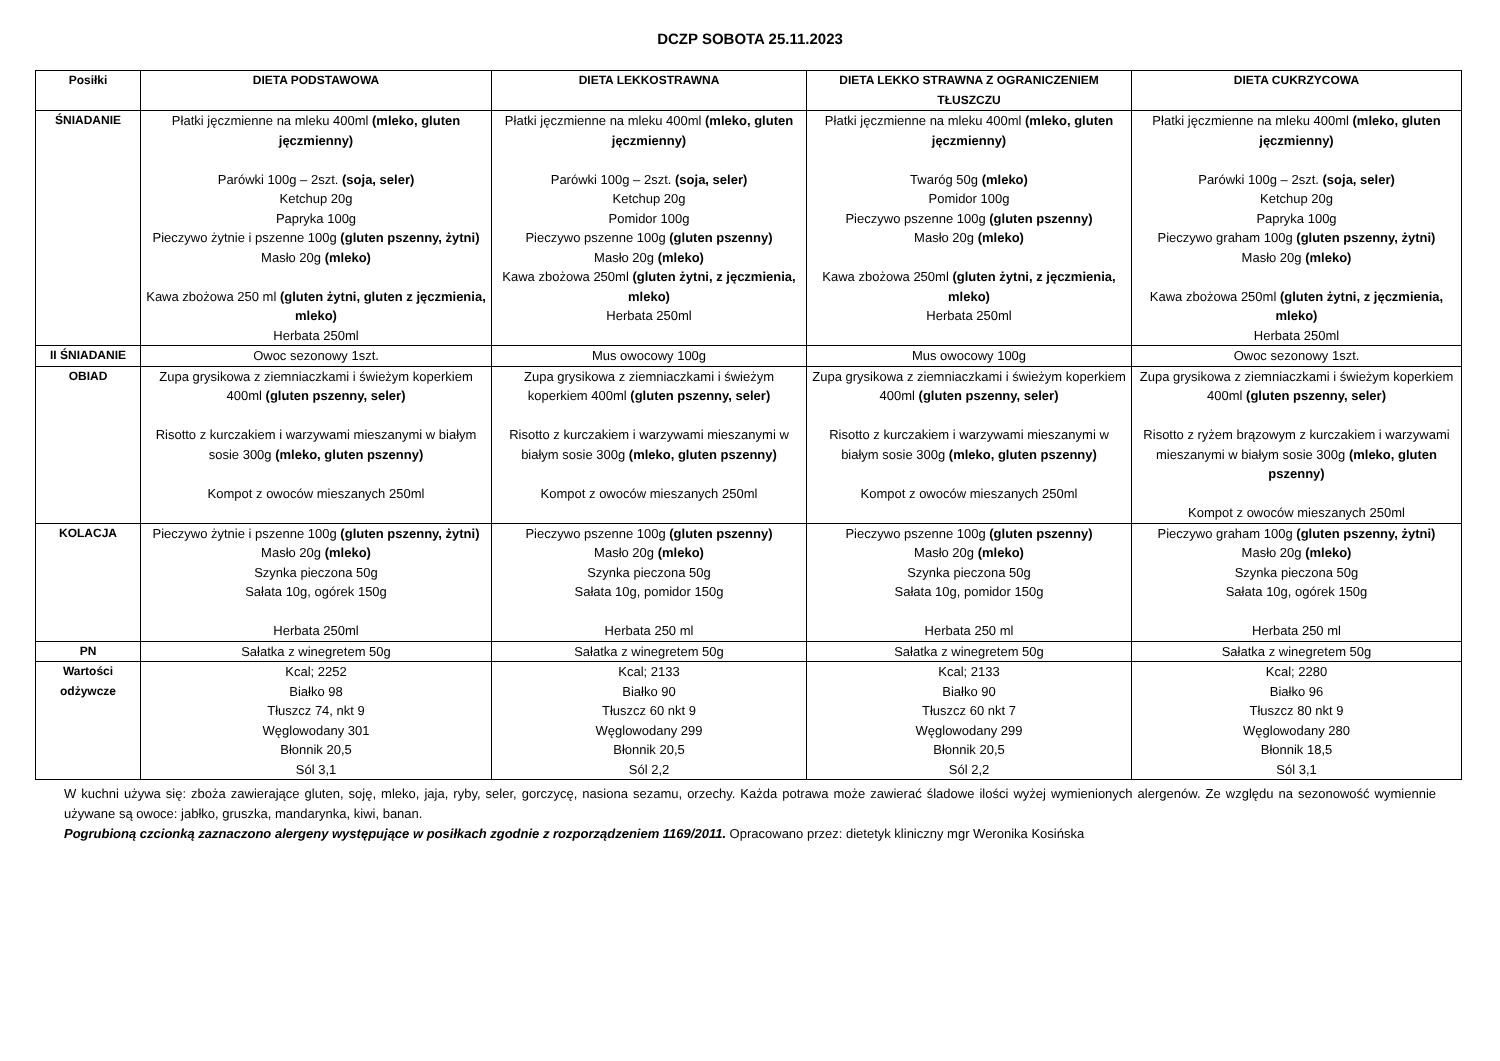DCZP SOBOTA 25.11.2023
| Posiłki | DIETA PODSTAWOWA | DIETA LEKKOSTRAWNA | DIETA LEKKO STRAWNA Z OGRANICZENIEM TŁUSZCZU | DIETA CUKRZYCOWA |
| --- | --- | --- | --- | --- |
| ŚNIADANIE | Płatki jęczmienne na mleku 400ml (mleko, gluten jęczmienny) Parówki 100g – 2szt. (soja, seler) Ketchup 20g Papryka 100g Pieczywo żytnie i pszenne 100g (gluten pszenny, żytni) Masło 20g (mleko) Kawa zbożowa 250 ml (gluten żytni, gluten z jęczmienia, mleko) Herbata 250ml | Płatki jęczmienne na mleku 400ml (mleko, gluten jęczmienny) Parówki 100g – 2szt. (soja, seler) Ketchup 20g Pomidor 100g Pieczywo pszenne 100g (gluten pszenny) Masło 20g (mleko) Kawa zbożowa 250ml (gluten żytni, z jęczmienia, mleko) Herbata 250ml | Płatki jęczmienne na mleku 400ml (mleko, gluten jęczmienny) Twaróg 50g (mleko) Pomidor 100g Pieczywo pszenne 100g (gluten pszenny) Masło 20g (mleko) Kawa zbożowa 250ml (gluten żytni, z jęczmienia, mleko) Herbata 250ml | Płatki jęczmienne na mleku 400ml (mleko, gluten jęczmienny) Parówki 100g – 2szt. (soja, seler) Ketchup 20g Papryka 100g Pieczywo graham 100g (gluten pszenny, żytni) Masło 20g (mleko) Kawa zbożowa 250ml (gluten żytni, z jęczmienia, mleko) Herbata 250ml |
| II ŚNIADANIE | Owoc sezonowy 1szt. | Mus owocowy 100g | Mus owocowy 100g | Owoc sezonowy 1szt. |
| OBIAD | Zupa grysikowa z ziemniaczkami i świeżym koperkiem 400ml (gluten pszenny, seler) Risotto z kurczakiem i warzywami mieszanymi w białym sosie 300g (mleko, gluten pszenny) Kompot z owoców mieszanych 250ml | Zupa grysikowa z ziemniaczkami i świeżym koperkiem 400ml (gluten pszenny, seler) Risotto z kurczakiem i warzywami mieszanymi w białym sosie 300g (mleko, gluten pszenny) Kompot z owoców mieszanych 250ml | Zupa grysikowa z ziemniaczkami i świeżym koperkiem 400ml (gluten pszenny, seler) Risotto z kurczakiem i warzywami mieszanymi w białym sosie 300g (mleko, gluten pszenny) Kompot z owoców mieszanych 250ml | Zupa grysikowa z ziemniaczkami i świeżym koperkiem 400ml (gluten pszenny, seler) Risotto z ryżem brązowym z kurczakiem i warzywami mieszanymi w białym sosie 300g (mleko, gluten pszenny) Kompot z owoców mieszanych 250ml |
| KOLACJA | Pieczywo żytnie i pszenne 100g (gluten pszenny, żytni) Masło 20g (mleko) Szynka pieczona 50g Sałata 10g, ogórek 150g Herbata 250ml | Pieczywo pszenne 100g (gluten pszenny) Masło 20g (mleko) Szynka pieczona 50g Sałata 10g, pomidor 150g Herbata 250 ml | Pieczywo pszenne 100g (gluten pszenny) Masło 20g (mleko) Szynka pieczona 50g Sałata 10g, pomidor 150g Herbata 250 ml | Pieczywo graham 100g (gluten pszenny, żytni) Masło 20g (mleko) Szynka pieczona 50g Sałata 10g, ogórek 150g Herbata 250 ml |
| PN | Sałatka z winegretem 50g | Sałatka z winegretem 50g | Sałatka z winegretem 50g | Sałatka z winegretem 50g |
| Wartości odżywcze | Kcal; 2252 Białko 98 Tłuszcz 74, nkt 9 Węglowodany 301 Błonnik 20,5 Sól 3,1 | Kcal; 2133 Białko 90 Tłuszcz 60 nkt 9 Węglowodany 299 Błonnik 20,5 Sól 2,2 | Kcal; 2133 Białko 90 Tłuszcz 60 nkt 7 Węglowodany 299 Błonnik 20,5 Sól 2,2 | Kcal; 2280 Białko 96 Tłuszcz 80 nkt 9 Węglowodany 280 Błonnik 18,5 Sól 3,1 |
W kuchni używa się: zboża zawierające gluten, soję, mleko, jaja, ryby, seler, gorczycę, nasiona sezamu, orzechy. Każda potrawa może zawierać śladowe ilości wyżej wymienionych alergenów. Ze względu na sezonowość wymiennie używane są owoce: jabłko, gruszka, mandarynka, kiwi, banan.
Pogrubioną czcionką zaznaczono alergeny występujące w posiłkach zgodnie z rozporządzeniem 1169/2011. Opracowano przez: dietetyk kliniczny mgr Weronika Kosińska